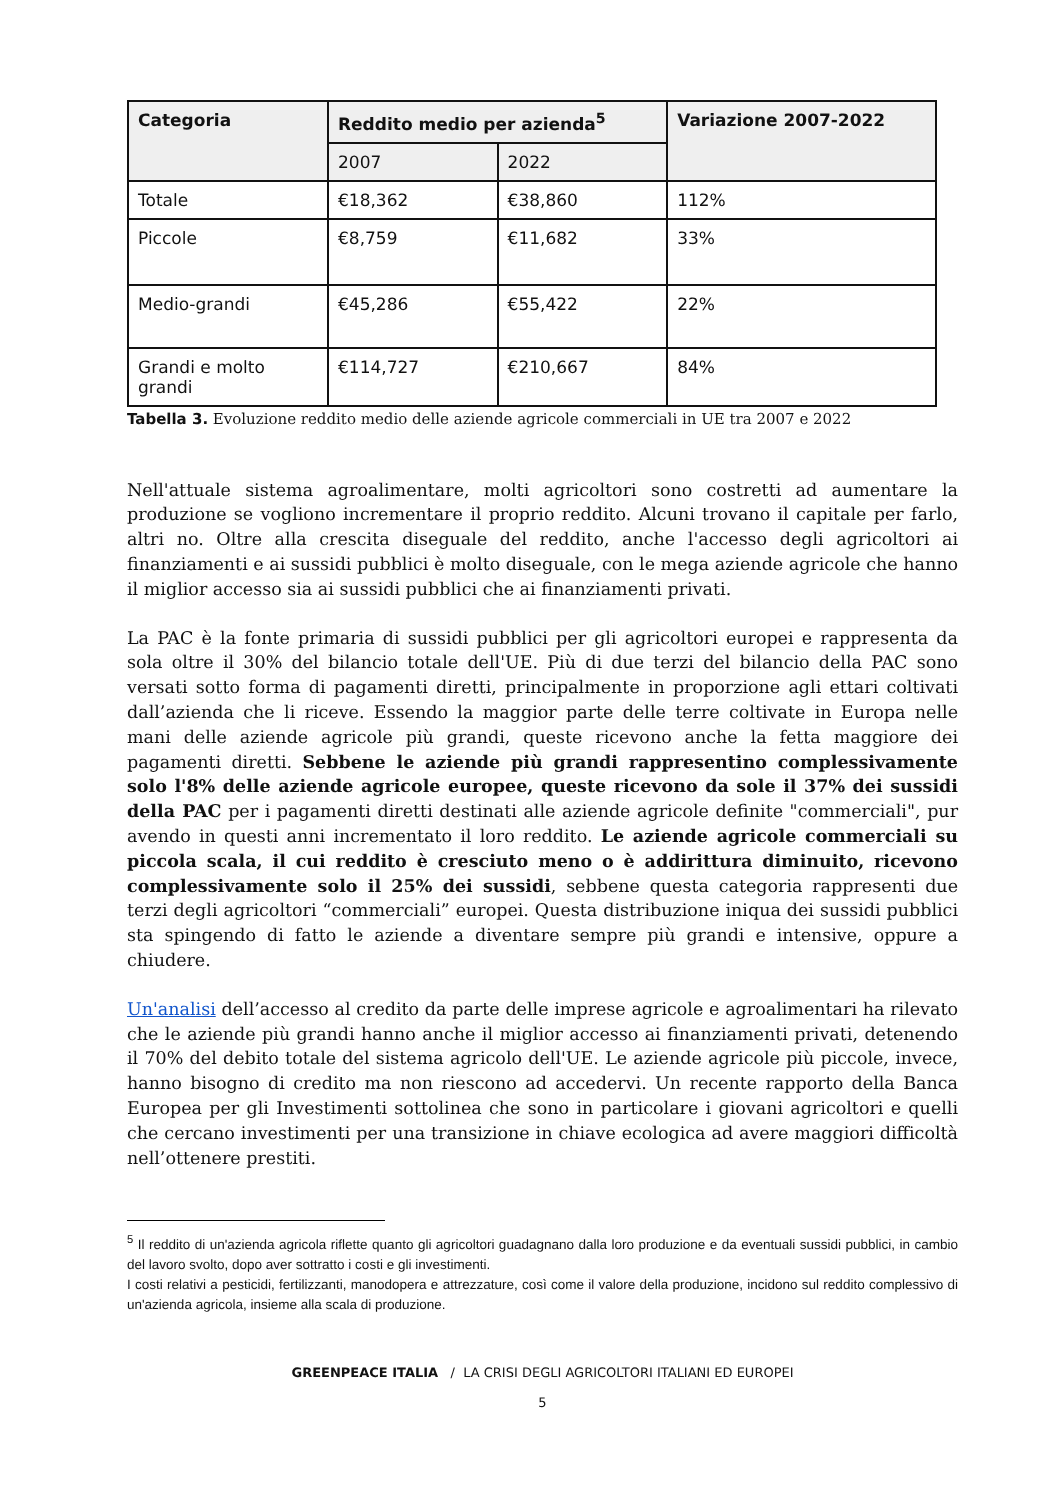| Categoria | Reddito medio per azienda<sup>5</sup> | | Variazione 2007-2022 |
| --- | --- | --- | --- |
| | 2007 | 2022 | |
| Totale | €18,362 | €38,860 | 112% |
| Piccole | €8,759 | €11,682 | 33% |
| Medio-grandi | €45,286 | €55,422 | 22% |
| Grandi e molto grandi | €114,727 | €210,667 | 84% |
Tabella 3. Evoluzione reddito medio delle aziende agricole commerciali in UE tra 2007 e 2022
Nell'attuale sistema agroalimentare, molti agricoltori sono costretti ad aumentare la produzione se vogliono incrementare il proprio reddito. Alcuni trovano il capitale per farlo, altri no. Oltre alla crescita diseguale del reddito, anche l'accesso degli agricoltori ai finanziamenti e ai sussidi pubblici è molto diseguale, con le mega aziende agricole che hanno il miglior accesso sia ai sussidi pubblici che ai finanziamenti privati.
La PAC è la fonte primaria di sussidi pubblici per gli agricoltori europei e rappresenta da sola oltre il 30% del bilancio totale dell'UE. Più di due terzi del bilancio della PAC sono versati sotto forma di pagamenti diretti, principalmente in proporzione agli ettari coltivati dall’azienda che li riceve. Essendo la maggior parte delle terre coltivate in Europa nelle mani delle aziende agricole più grandi, queste ricevono anche la fetta maggiore dei pagamenti diretti. Sebbene le aziende più grandi rappresentino complessivamente solo l'8% delle aziende agricole europee, queste ricevono da sole il 37% dei sussidi della PAC per i pagamenti diretti destinati alle aziende agricole definite "commerciali", pur avendo in questi anni incrementato il loro reddito. Le aziende agricole commerciali su piccola scala, il cui reddito è cresciuto meno o è addirittura diminuito, ricevono complessivamente solo il 25% dei sussidi, sebbene questa categoria rappresenti due terzi degli agricoltori “commerciali” europei. Questa distribuzione iniqua dei sussidi pubblici sta spingendo di fatto le aziende a diventare sempre più grandi e intensive, oppure a chiudere.
Un'analisi dell’accesso al credito da parte delle imprese agricole e agroalimentari ha rilevato che le aziende più grandi hanno anche il miglior accesso ai finanziamenti privati, detenendo il 70% del debito totale del sistema agricolo dell'UE. Le aziende agricole più piccole, invece, hanno bisogno di credito ma non riescono ad accedervi. Un recente rapporto della Banca Europea per gli Investimenti sottolinea che sono in particolare i giovani agricoltori e quelli che cercano investimenti per una transizione in chiave ecologica ad avere maggiori difficoltà nell’ottenere prestiti.
<sup>5</sup> Il reddito di un'azienda agricola riflette quanto gli agricoltori guadagnano dalla loro produzione e da eventuali sussidi pubblici, in cambio del lavoro svolto, dopo aver sottratto i costi e gli investimenti.
I costi relativi a pesticidi, fertilizzanti, manodopera e attrezzature, così come il valore della produzione, incidono sul reddito complessivo di un'azienda agricola, insieme alla scala di produzione.
GREENPEACE ITALIA / LA CRISI DEGLI AGRICOLTORI ITALIANI ED EUROPEI
5